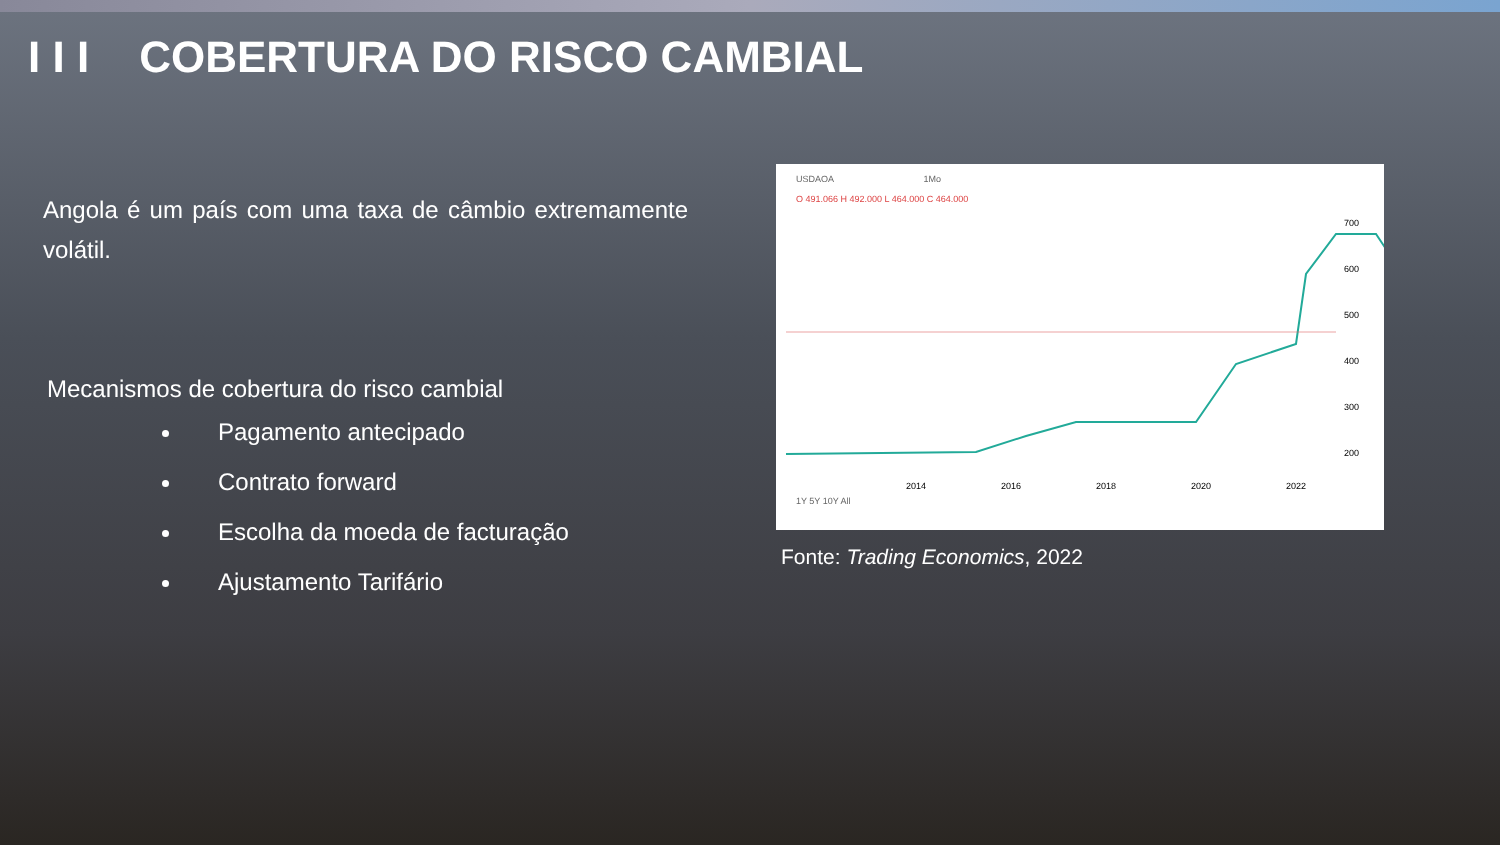I I I COBERTURA DO RISCO CAMBIAL
Angola é um país com uma taxa de câmbio extremamente volátil.
Mecanismos de cobertura do risco cambial
Pagamento antecipado
Contrato forward
Escolha da moeda de facturação
Ajustamento Tarifário
USDAOA 1Mo
O 491.066 H 492.000 L 464.000 C 464.000
700
600
500
400
300
200
2014
2016
2018
2020
2022
1Y 5Y 10Y All
Fonte: Trading Economics, 2022